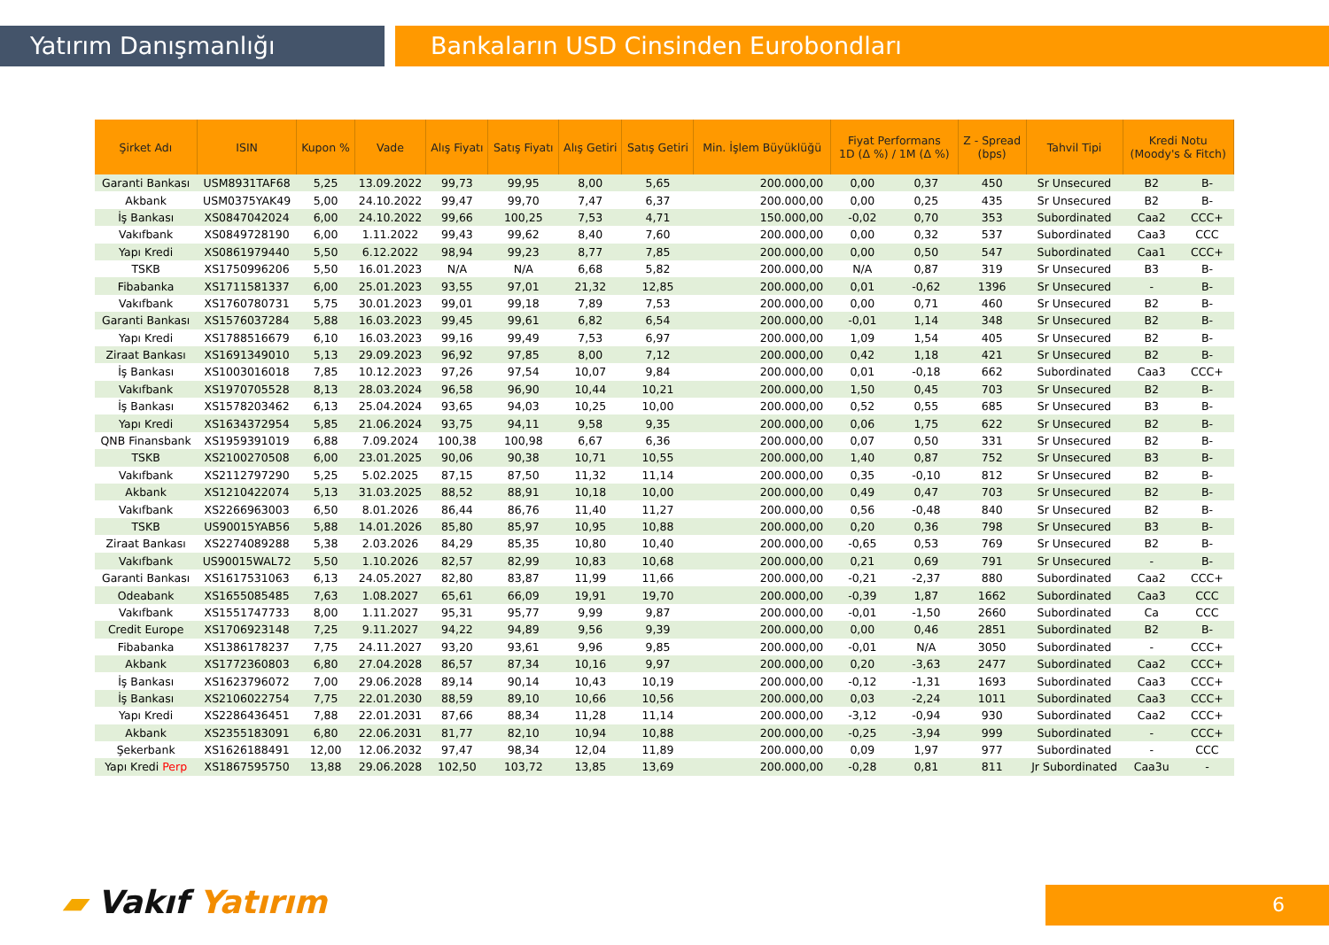Yatırım Danışmanlığı Bankaların USD Cinsinden Eurobondları
| Şirket Adı | ISIN | Kupon % | Vade | Alış Fiyatı | Satış Fiyatı | Alış Getiri | Satış Getiri | Min. İşlem Büyüklüğü | Fiyat Performans 1D (Δ %) / 1M (Δ %) | | Z - Spread (bps) | Tahvil Tipi | Kredi Notu (Moody's & Fitch) | |
| --- | --- | --- | --- | --- | --- | --- | --- | --- | --- | --- | --- | --- | --- | --- |
| Garanti Bankası | USM8931TAF68 | 5,25 | 13.09.2022 | 99,73 | 99,95 | 8,00 | 5,65 | 200.000,00 | 0,00 | 0,37 | 450 | Sr Unsecured | B2 | B- |
| Akbank | USM0375YAK49 | 5,00 | 24.10.2022 | 99,47 | 99,70 | 7,47 | 6,37 | 200.000,00 | 0,00 | 0,25 | 435 | Sr Unsecured | B2 | B- |
| İş Bankası | XS0847042024 | 6,00 | 24.10.2022 | 99,66 | 100,25 | 7,53 | 4,71 | 150.000,00 | -0,02 | 0,70 | 353 | Subordinated | Caa2 | CCC+ |
| Vakıfbank | XS0849728190 | 6,00 | 1.11.2022 | 99,43 | 99,62 | 8,40 | 7,60 | 200.000,00 | 0,00 | 0,32 | 537 | Subordinated | Caa3 | CCC |
| Yapı Kredi | XS0861979440 | 5,50 | 6.12.2022 | 98,94 | 99,23 | 8,77 | 7,85 | 200.000,00 | 0,00 | 0,50 | 547 | Subordinated | Caa1 | CCC+ |
| TSKB | XS1750996206 | 5,50 | 16.01.2023 | N/A | N/A | 6,68 | 5,82 | 200.000,00 | N/A | 0,87 | 319 | Sr Unsecured | B3 | B- |
| Fibabanka | XS1711581337 | 6,00 | 25.01.2023 | 93,55 | 97,01 | 21,32 | 12,85 | 200.000,00 | 0,01 | -0,62 | 1396 | Sr Unsecured | - | B- |
| Vakıfbank | XS1760780731 | 5,75 | 30.01.2023 | 99,01 | 99,18 | 7,89 | 7,53 | 200.000,00 | 0,00 | 0,71 | 460 | Sr Unsecured | B2 | B- |
| Garanti Bankası | XS1576037284 | 5,88 | 16.03.2023 | 99,45 | 99,61 | 6,82 | 6,54 | 200.000,00 | -0,01 | 1,14 | 348 | Sr Unsecured | B2 | B- |
| Yapı Kredi | XS1788516679 | 6,10 | 16.03.2023 | 99,16 | 99,49 | 7,53 | 6,97 | 200.000,00 | 1,09 | 1,54 | 405 | Sr Unsecured | B2 | B- |
| Ziraat Bankası | XS1691349010 | 5,13 | 29.09.2023 | 96,92 | 97,85 | 8,00 | 7,12 | 200.000,00 | 0,42 | 1,18 | 421 | Sr Unsecured | B2 | B- |
| İş Bankası | XS1003016018 | 7,85 | 10.12.2023 | 97,26 | 97,54 | 10,07 | 9,84 | 200.000,00 | 0,01 | -0,18 | 662 | Subordinated | Caa3 | CCC+ |
| Vakıfbank | XS1970705528 | 8,13 | 28.03.2024 | 96,58 | 96,90 | 10,44 | 10,21 | 200.000,00 | 1,50 | 0,45 | 703 | Sr Unsecured | B2 | B- |
| İş Bankası | XS1578203462 | 6,13 | 25.04.2024 | 93,65 | 94,03 | 10,25 | 10,00 | 200.000,00 | 0,52 | 0,55 | 685 | Sr Unsecured | B3 | B- |
| Yapı Kredi | XS1634372954 | 5,85 | 21.06.2024 | 93,75 | 94,11 | 9,58 | 9,35 | 200.000,00 | 0,06 | 1,75 | 622 | Sr Unsecured | B2 | B- |
| QNB Finansbank | XS1959391019 | 6,88 | 7.09.2024 | 100,38 | 100,98 | 6,67 | 6,36 | 200.000,00 | 0,07 | 0,50 | 331 | Sr Unsecured | B2 | B- |
| TSKB | XS2100270508 | 6,00 | 23.01.2025 | 90,06 | 90,38 | 10,71 | 10,55 | 200.000,00 | 1,40 | 0,87 | 752 | Sr Unsecured | B3 | B- |
| Vakıfbank | XS2112797290 | 5,25 | 5.02.2025 | 87,15 | 87,50 | 11,32 | 11,14 | 200.000,00 | 0,35 | -0,10 | 812 | Sr Unsecured | B2 | B- |
| Akbank | XS1210422074 | 5,13 | 31.03.2025 | 88,52 | 88,91 | 10,18 | 10,00 | 200.000,00 | 0,49 | 0,47 | 703 | Sr Unsecured | B2 | B- |
| Vakıfbank | XS2266963003 | 6,50 | 8.01.2026 | 86,44 | 86,76 | 11,40 | 11,27 | 200.000,00 | 0,56 | -0,48 | 840 | Sr Unsecured | B2 | B- |
| TSKB | US90015YAB56 | 5,88 | 14.01.2026 | 85,80 | 85,97 | 10,95 | 10,88 | 200.000,00 | 0,20 | 0,36 | 798 | Sr Unsecured | B3 | B- |
| Ziraat Bankası | XS2274089288 | 5,38 | 2.03.2026 | 84,29 | 85,35 | 10,80 | 10,40 | 200.000,00 | -0,65 | 0,53 | 769 | Sr Unsecured | B2 | B- |
| Vakıfbank | US90015WAL72 | 5,50 | 1.10.2026 | 82,57 | 82,99 | 10,83 | 10,68 | 200.000,00 | 0,21 | 0,69 | 791 | Sr Unsecured | - | B- |
| Garanti Bankası | XS1617531063 | 6,13 | 24.05.2027 | 82,80 | 83,87 | 11,99 | 11,66 | 200.000,00 | -0,21 | -2,37 | 880 | Subordinated | Caa2 | CCC+ |
| Odeabank | XS1655085485 | 7,63 | 1.08.2027 | 65,61 | 66,09 | 19,91 | 19,70 | 200.000,00 | -0,39 | 1,87 | 1662 | Subordinated | Caa3 | CCC |
| Vakıfbank | XS1551747733 | 8,00 | 1.11.2027 | 95,31 | 95,77 | 9,99 | 9,87 | 200.000,00 | -0,01 | -1,50 | 2660 | Subordinated | Ca | CCC |
| Credit Europe | XS1706923148 | 7,25 | 9.11.2027 | 94,22 | 94,89 | 9,56 | 9,39 | 200.000,00 | 0,00 | 0,46 | 2851 | Subordinated | B2 | B- |
| Fibabanka | XS1386178237 | 7,75 | 24.11.2027 | 93,20 | 93,61 | 9,96 | 9,85 | 200.000,00 | -0,01 | N/A | 3050 | Subordinated | - | CCC+ |
| Akbank | XS1772360803 | 6,80 | 27.04.2028 | 86,57 | 87,34 | 10,16 | 9,97 | 200.000,00 | 0,20 | -3,63 | 2477 | Subordinated | Caa2 | CCC+ |
| İş Bankası | XS1623796072 | 7,00 | 29.06.2028 | 89,14 | 90,14 | 10,43 | 10,19 | 200.000,00 | -0,12 | -1,31 | 1693 | Subordinated | Caa3 | CCC+ |
| İş Bankası | XS2106022754 | 7,75 | 22.01.2030 | 88,59 | 89,10 | 10,66 | 10,56 | 200.000,00 | 0,03 | -2,24 | 1011 | Subordinated | Caa3 | CCC+ |
| Yapı Kredi | XS2286436451 | 7,88 | 22.01.2031 | 87,66 | 88,34 | 11,28 | 11,14 | 200.000,00 | -3,12 | -0,94 | 930 | Subordinated | Caa2 | CCC+ |
| Akbank | XS2355183091 | 6,80 | 22.06.2031 | 81,77 | 82,10 | 10,94 | 10,88 | 200.000,00 | -0,25 | -3,94 | 999 | Subordinated | - | CCC+ |
| Şekerbank | XS1626188491 | 12,00 | 12.06.2032 | 97,47 | 98,34 | 12,04 | 11,89 | 200.000,00 | 0,09 | 1,97 | 977 | Subordinated | - | CCC |
| Yapı Kredi Perp | XS1867595750 | 13,88 | 29.06.2028 | 102,50 | 103,72 | 13,85 | 13,69 | 200.000,00 | -0,28 | 0,81 | 811 | Jr Subordinated | Caa3u | - |
▰ Vakıf Yatırım 6